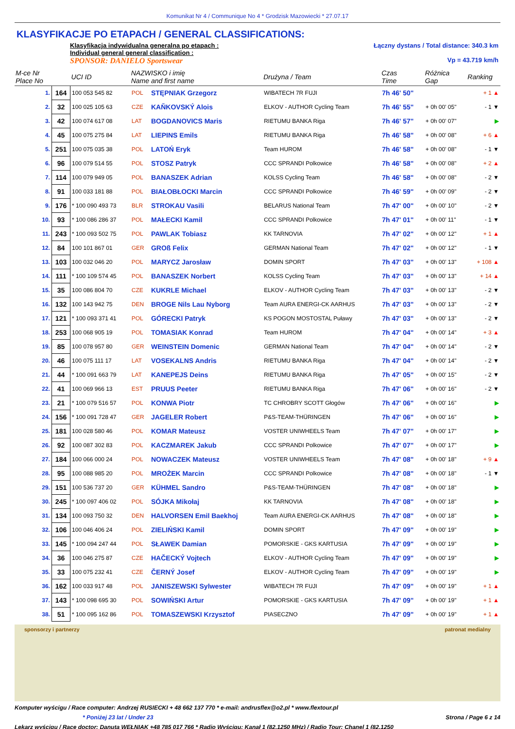Komunikat Nr 4 / Communique No 4 * Grodzisk Mazowiecki * 27.07.17
KLASYFIKACJE PO ETAPACH / GENERAL CLASSIFICATIONS:
Klasyfikacja indywidualna generalna po etapach :
Individual general general classification :
SPONSOR: DANIELO Sportswear
Łączny dystans / Total distance: 340.3 km
Vp = 43.719 km/h
| M-ce Nr Place No | | UCI ID | NAZWISKO i imię Name and first name | | Drużyna / Team | Czas Time | Różnica Gap | Ranking |
| --- | --- | --- | --- | --- | --- | --- | --- | --- |
| 1. | 164 | 100 053 545 82 | POL | STĘPNIAK Grzegorz | WIBATECH 7R FUJI | 7h 46' 50" | | + 1 ▲ |
| 2. | 32 | 100 025 105 63 | CZE | KAŇKOVSKÝ Alois | ELKOV - AUTHOR Cycling Team | 7h 46' 55" | + 0h 00' 05" | - 1 ▼ |
| 3. | 42 | 100 074 617 08 | LAT | BOGDANOVICS Maris | RIETUMU BANKA Riga | 7h 46' 57" | + 0h 00' 07" | ▶ |
| 4. | 45 | 100 075 275 84 | LAT | LIEPINS Emils | RIETUMU BANKA Riga | 7h 46' 58" | + 0h 00' 08" | + 6 ▲ |
| 5. | 251 | 100 075 035 38 | POL | LATOŃ Eryk | Team HUROM | 7h 46' 58" | + 0h 00' 08" | - 1 ▼ |
| 6. | 96 | 100 079 514 55 | POL | STOSZ Patryk | CCC SPRANDI Polkowice | 7h 46' 58" | + 0h 00' 08" | + 2 ▲ |
| 7. | 114 | 100 079 949 05 | POL | BANASZEK Adrian | KOLSS Cycling Team | 7h 46' 58" | + 0h 00' 08" | - 2 ▼ |
| 8. | 91 | 100 033 181 88 | POL | BIAŁOBŁOCKI Marcin | CCC SPRANDI Polkowice | 7h 46' 59" | + 0h 00' 09" | - 2 ▼ |
| 9. | 176 | * 100 090 493 73 | BLR | STROKAU Vasili | BELARUS National Team | 7h 47' 00" | + 0h 00' 10" | - 2 ▼ |
| 10. | 93 | * 100 086 286 37 | POL | MAŁECKI Kamil | CCC SPRANDI Polkowice | 7h 47' 01" | + 0h 00' 11" | - 1 ▼ |
| 11. | 243 | * 100 093 502 75 | POL | PAWLAK Tobiasz | KK TARNOVIA | 7h 47' 02" | + 0h 00' 12" | + 1 ▲ |
| 12. | 84 | 100 101 867 01 | GER | GROß Felix | GERMAN National Team | 7h 47' 02" | + 0h 00' 12" | - 1 ▼ |
| 13. | 103 | 100 032 046 20 | POL | MARYCZ Jarosław | DOMIN SPORT | 7h 47' 03" | + 0h 00' 13" | + 108 ▲ |
| 14. | 111 | * 100 109 574 45 | POL | BANASZEK Norbert | KOLSS Cycling Team | 7h 47' 03" | + 0h 00' 13" | + 14 ▲ |
| 15. | 35 | 100 086 804 70 | CZE | KUKRLE Michael | ELKOV - AUTHOR Cycling Team | 7h 47' 03" | + 0h 00' 13" | - 2 ▼ |
| 16. | 132 | 100 143 942 75 | DEN | BROGE Nils Lau Nyborg | Team AURA ENERGI-CK AARHUS | 7h 47' 03" | + 0h 00' 13" | - 2 ▼ |
| 17. | 121 | * 100 093 371 41 | POL | GÓRECKI Patryk | KS POGON MOSTOSTAL Puławy | 7h 47' 03" | + 0h 00' 13" | - 2 ▼ |
| 18. | 253 | 100 068 905 19 | POL | TOMASIAK Konrad | Team HUROM | 7h 47' 04" | + 0h 00' 14" | + 3 ▲ |
| 19. | 85 | 100 078 957 80 | GER | WEINSTEIN Domenic | GERMAN National Team | 7h 47' 04" | + 0h 00' 14" | - 2 ▼ |
| 20. | 46 | 100 075 111 17 | LAT | VOSEKALNS Andris | RIETUMU BANKA Riga | 7h 47' 04" | + 0h 00' 14" | - 2 ▼ |
| 21. | 44 | * 100 091 663 79 | LAT | KANEPEJS Deins | RIETUMU BANKA Riga | 7h 47' 05" | + 0h 00' 15" | - 2 ▼ |
| 22. | 41 | 100 069 966 13 | EST | PRUUS Peeter | RIETUMU BANKA Riga | 7h 47' 06" | + 0h 00' 16" | - 2 ▼ |
| 23. | 21 | * 100 079 516 57 | POL | KONWA Piotr | TC CHROBRY SCOTT Głogów | 7h 47' 06" | + 0h 00' 16" | ▶ |
| 24. | 156 | * 100 091 728 47 | GER | JAGELER Robert | P&S-TEAM-THÜRINGEN | 7h 47' 06" | + 0h 00' 16" | ▶ |
| 25. | 181 | 100 028 580 46 | POL | KOMAR Mateusz | VOSTER UNIWHEELS Team | 7h 47' 07" | + 0h 00' 17" | ▶ |
| 26. | 92 | 100 087 302 83 | POL | KACZMAREK Jakub | CCC SPRANDI Polkowice | 7h 47' 07" | + 0h 00' 17" | ▶ |
| 27. | 184 | 100 066 000 24 | POL | NOWACZEK Mateusz | VOSTER UNIWHEELS Team | 7h 47' 08" | + 0h 00' 18" | + 9 ▲ |
| 28. | 95 | 100 088 985 20 | POL | MROŻEK Marcin | CCC SPRANDI Polkowice | 7h 47' 08" | + 0h 00' 18" | - 1 ▼ |
| 29. | 151 | 100 536 737 20 | GER | KÜHMEL Sandro | P&S-TEAM-THÜRINGEN | 7h 47' 08" | + 0h 00' 18" | ▶ |
| 30. | 245 | * 100 097 406 02 | POL | SÓJKA Mikołaj | KK TARNOVIA | 7h 47' 08" | + 0h 00' 18" | ▶ |
| 31. | 134 | 100 093 750 32 | DEN | HALVORSEN Emil Baekhoj | Team AURA ENERGI-CK AARHUS | 7h 47' 08" | + 0h 00' 18" | ▶ |
| 32. | 106 | 100 046 406 24 | POL | ZIELIŃSKI Kamil | DOMIN SPORT | 7h 47' 09" | + 0h 00' 19" | ▶ |
| 33. | 145 | * 100 094 247 44 | POL | SŁAWEK Damian | POMORSKIE - GKS KARTUSIA | 7h 47' 09" | + 0h 00' 19" | ▶ |
| 34. | 36 | 100 046 275 87 | CZE | HAČECKÝ Vojtech | ELKOV - AUTHOR Cycling Team | 7h 47' 09" | + 0h 00' 19" | ▶ |
| 35. | 33 | 100 075 232 41 | CZE | ČERNÝ Josef | ELKOV - AUTHOR Cycling Team | 7h 47' 09" | + 0h 00' 19" | ▶ |
| 36. | 162 | 100 033 917 48 | POL | JANISZEWSKI Sylwester | WIBATECH 7R FUJI | 7h 47' 09" | + 0h 00' 19" | + 1 ▲ |
| 37. | 143 | * 100 098 695 30 | POL | SOWIŃSKI Artur | POMORSKIE - GKS KARTUSIA | 7h 47' 09" | + 0h 00' 19" | + 1 ▲ |
| 38. | 51 | * 100 095 162 86 | POL | TOMASZEWSKI Krzysztof | PIASECZNO | 7h 47' 09" | + 0h 00' 19" | + 1 ▲ |
sponsorzy i partnerzy patronat medialny
Komputer wyścigu / Race computer: Andrzej RUSIECKI + 48 662 137 770 * e-mail: andrusflex@o2.pl * www.flextour.pl
* Poniżej 23 lat / Under 23 Strona / Page 6 z 14
Lekarz wyścigu / Race doctor: Danuta WEŁNIAK +48 785 017 766 * Radio Wyścigu: Kanał 1 (82,1250 MHz) / Radio Tour: Chanel 1 (82,1250